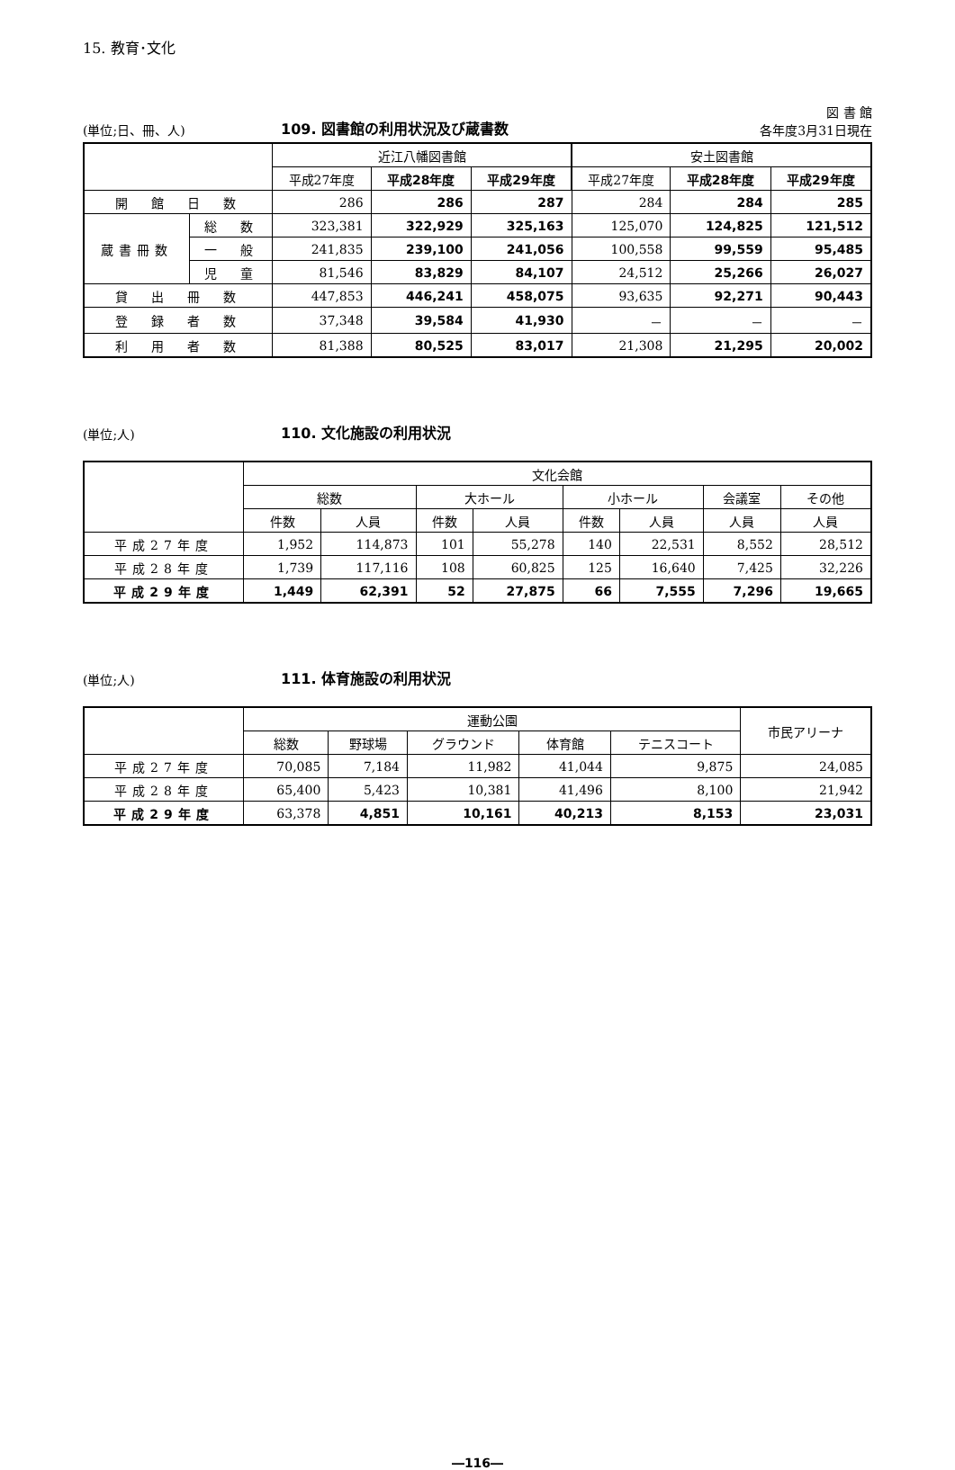15. 教育･文化
(単位;日、冊、人) 109. 図書館の利用状況及び蔵書数 図 書 館
各年度3月31日現在
| | | 近江八幡図書館 | | | 安土図書館 | | |
| --- | --- | --- | --- | --- | --- | --- | --- |
| | | 平成27年度 | 平成28年度 | 平成29年度 | 平成27年度 | 平成28年度 | 平成29年度 |
| 開 館 日 数 | | 286 | 286 | 287 | 284 | 284 | 285 |
| 蔵書冊数 | 総 数 | 323,381 | 322,929 | 325,163 | 125,070 | 124,825 | 121,512 |
| | 一 般 | 241,835 | 239,100 | 241,056 | 100,558 | 99,559 | 95,485 |
| | 児 童 | 81,546 | 83,829 | 84,107 | 24,512 | 25,266 | 26,027 |
| 貸 出 冊 数 | | 447,853 | 446,241 | 458,075 | 93,635 | 92,271 | 90,443 |
| 登 録 者 数 | | 37,348 | 39,584 | 41,930 | － | － | － |
| 利 用 者 数 | | 81,388 | 80,525 | 83,017 | 21,308 | 21,295 | 20,002 |
(単位;人) 110. 文化施設の利用状況
| | 文化会館 | | | | | | | |
| --- | --- | --- | --- | --- | --- | --- | --- | --- |
| | 総数 | | 大ホール | | 小ホール | | 会議室 | その他 |
| | 件数 | 人員 | 件数 | 人員 | 件数 | 人員 | 人員 | 人員 |
| 平成27年度 | 1,952 | 114,873 | 101 | 55,278 | 140 | 22,531 | 8,552 | 28,512 |
| 平成28年度 | 1,739 | 117,116 | 108 | 60,825 | 125 | 16,640 | 7,425 | 32,226 |
| 平成29年度 | 1,449 | 62,391 | 52 | 27,875 | 66 | 7,555 | 7,296 | 19,665 |
(単位;人) 111. 体育施設の利用状況
| | 運動公園 | | | | | 市民アリーナ |
| --- | --- | --- | --- | --- | --- | --- |
| | 総数 | 野球場 | グラウンド | 体育館 | テニスコート | |
| 平成27年度 | 70,085 | 7,184 | 11,982 | 41,044 | 9,875 | 24,085 |
| 平成28年度 | 65,400 | 5,423 | 10,381 | 41,496 | 8,100 | 21,942 |
| 平成29年度 | 63,378 | 4,851 | 10,161 | 40,213 | 8,153 | 23,031 |
―116―